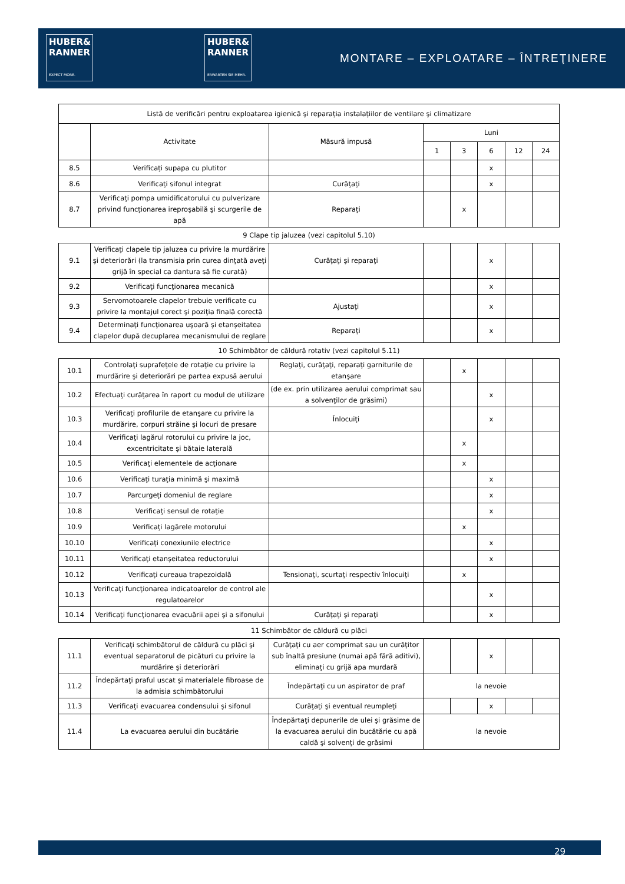HUBER&
RANNER
EXPECT MORE.
HUBER&
RANNER
ERWARTEN SIE MEHR.
MONTARE – EXPLOATARE – ÎNTREŢINERE
| Listă de verificări pentru exploatarea igienică şi reparaţia instalaţiilor de ventilare şi climatizare | | | | | | | |
| --- | --- | --- | --- | --- | --- | --- | --- |
| | Activitate | Măsură impusă | Luni | | | | |
| | | | 1 | 3 | 6 | 12 | 24 |
| 8.5 | Verificaţi supapa cu plutitor | | | | x | | |
| 8.6 | Verificaţi sifonul integrat | Curăţaţi | | | x | | |
| 8.7 | Verificaţi pompa umidificatorului cu pulverizare privind funcţionarea ireproşabilă şi scurgerile de apă | Reparaţi | | x | | | |
9 Clape tip jaluzea (vezi capitolul 5.10)
| 9.1 | Verificaţi clapele tip jaluzea cu privire la murdărire şi deteriorări (la transmisia prin curea dinţată aveţi grijă în special ca dantura să fie curată) | Curăţaţi şi reparaţi | | | x | | |
| 9.2 | Verificaţi funcţionarea mecanică | | | | x | | |
| 9.3 | Servomotoarele clapelor trebuie verificate cu privire la montajul corect şi poziţia finală corectă | Ajustaţi | | | x | | |
| 9.4 | Determinaţi funcţionarea uşoară şi etanşeitatea clapelor după decuplarea mecanismului de reglare | Reparaţi | | | x | | |
10 Schimbător de căldură rotativ (vezi capitolul 5.11)
| 10.1 | Controlaţi suprafeţele de rotaţie cu privire la murdărire şi deteriorări pe partea expusă aerului | Reglaţi, curăţaţi, reparaţi garniturile de etanşare | | x | | | |
| 10.2 | Efectuaţi curăţarea în raport cu modul de utilizare | (de ex. prin utilizarea aerului comprimat sau a solvenţilor de grăsimi) | | | x | | |
| 10.3 | Verificaţi profilurile de etanşare cu privire la murdărire, corpuri străine şi locuri de presare | Înlocuiţi | | | x | | |
| 10.4 | Verificaţi lagărul rotorului cu privire la joc, excentricitate şi bătaie laterală | | | x | | | |
| 10.5 | Verificaţi elementele de acţionare | | | x | | | |
| 10.6 | Verificaţi turaţia minimă şi maximă | | | | x | | |
| 10.7 | Parcurgeţi domeniul de reglare | | | | x | | |
| 10.8 | Verificaţi sensul de rotaţie | | | | x | | |
| 10.9 | Verificaţi lagărele motorului | | | x | | | |
| 10.10 | Verificaţi conexiunile electrice | | | | x | | |
| 10.11 | Verificaţi etanşeitatea reductorului | | | | x | | |
| 10.12 | Verificaţi cureaua trapezoidală | Tensionaţi, scurtaţi respectiv înlocuiţi | | x | | | |
| 10.13 | Verificaţi funcţionarea indicatoarelor de control ale regulatoarelor | | | | x | | |
| 10.14 | Verificaţi funcţionarea evacuării apei şi a sifonului | Curăţaţi şi reparaţi | | | x | | |
11 Schimbător de căldură cu plăci
| 11.1 | Verificaţi schimbătorul de căldură cu plăci şi eventual separatorul de picături cu privire la murdărire şi deteriorări | Curăţaţi cu aer comprimat sau un curăţitor sub înaltă presiune (numai apă fără aditivi), eliminaţi cu grijă apa murdară | | | x | | |
| 11.2 | Îndepărtaţi praful uscat şi materialele fibroase de la admisia schimbătorului | Îndepărtaţi cu un aspirator de praf | la nevoie | | | | |
| 11.3 | Verificaţi evacuarea condensului şi sifonul | Curăţaţi şi eventual reumpleţi | | | x | | |
| 11.4 | La evacuarea aerului din bucătărie | Îndepărtaţi depunerile de ulei şi grăsime de la evacuarea aerului din bucătărie cu apă caldă şi solvenţi de grăsimi | la nevoie | | | | |
29